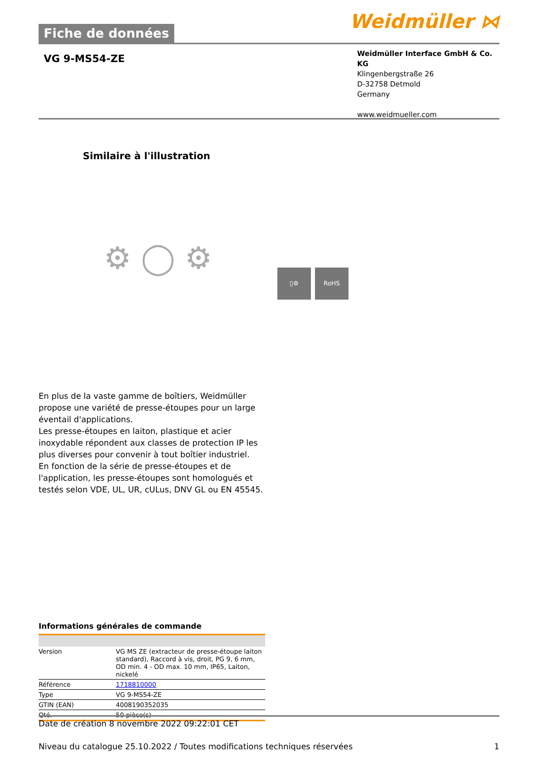Fiche de données
Weidmüller ⋈
VG 9-MS54-ZE
Weidmüller Interface GmbH & Co. KG
Klingenbergstraße 26
D-32758 Detmold
Germany
www.weidmueller.com
Similaire à l'illustration
⚙ ◯ ⚙
▯⚙ RoHS
En plus de la vaste gamme de boîtiers, Weidmüller propose une variété de presse-étoupes pour un large éventail d'applications.
Les presse-étoupes en laiton, plastique et acier inoxydable répondent aux classes de protection IP les plus diverses pour convenir à tout boîtier industriel.
En fonction de la série de presse-étoupes et de l'application, les presse-étoupes sont homologués et testés selon VDE, UL, UR, cULus, DNV GL ou EN 45545.
Informations générales de commande
| Version | VG MS ZE (extracteur de presse-étoupe laiton standard), Raccord à vis, droit, PG 9, 6 mm, OD min. 4 - OD max. 10 mm, IP65, Laiton, nickelé |
| Référence | 1718810000 |
| Type | VG 9-MS54-ZE |
| GTIN (EAN) | 4008190352035 |
| Qté. | 50 pièce(s) |
Date de création 8 novembre 2022 09:22:01 CET
Niveau du catalogue 25.10.2022 / Toutes modifications techniques réservées 1